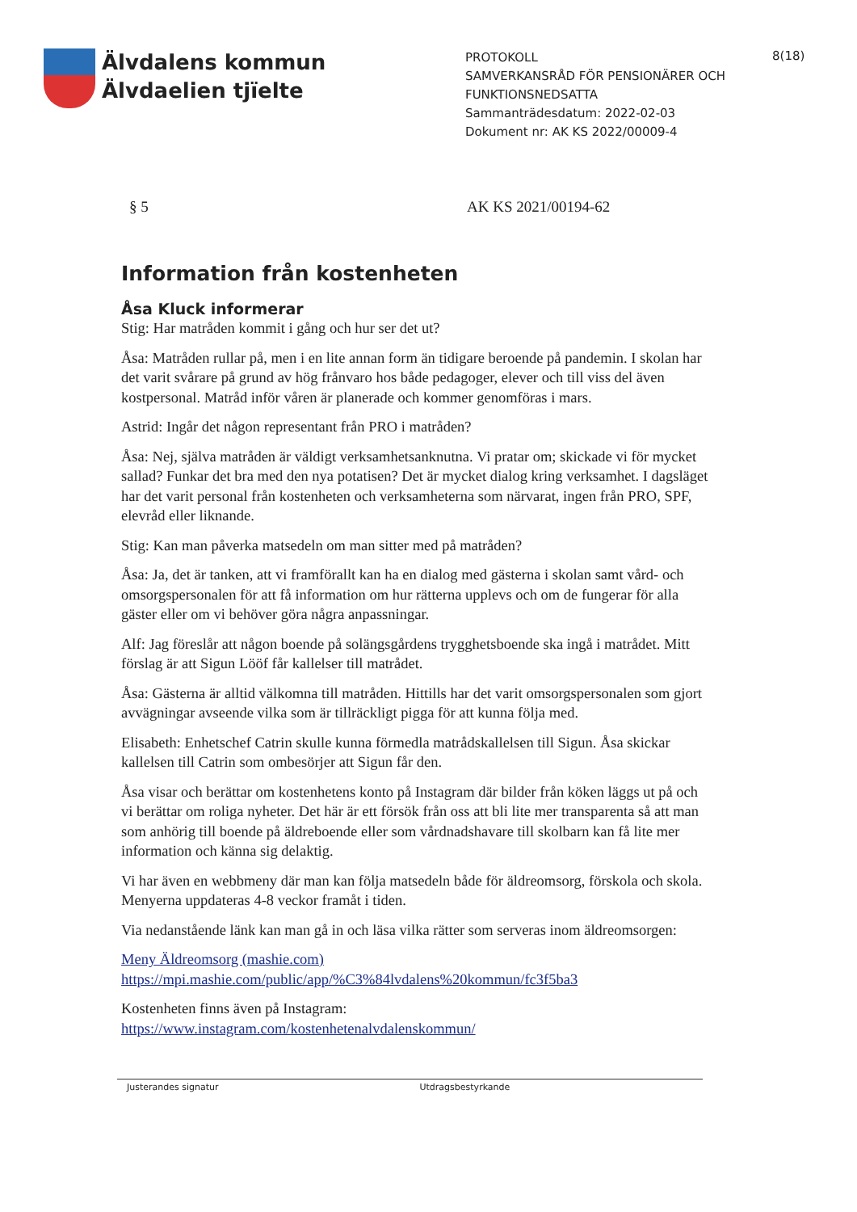Älvdalens kommun
Älvdaelien tjïelte
PROTOKOLL
SAMVERKANSRÅD FÖR PENSIONÄRER OCH FUNKTIONSNEDSATTA
Sammanträdesdatum: 2022-02-03
Dokument nr: AK KS 2022/00009-4
8(18)
§ 5 AK KS 2021/00194-62
Information från kostenheten
Åsa Kluck informerar
Stig: Har matråden kommit i gång och hur ser det ut?
Åsa: Matråden rullar på, men i en lite annan form än tidigare beroende på pandemin. I skolan har det varit svårare på grund av hög frånvaro hos både pedagoger, elever och till viss del även kostpersonal. Matråd inför våren är planerade och kommer genomföras i mars.
Astrid: Ingår det någon representant från PRO i matråden?
Åsa: Nej, själva matråden är väldigt verksamhetsanknutna. Vi pratar om; skickade vi för mycket sallad? Funkar det bra med den nya potatisen? Det är mycket dialog kring verksamhet. I dagsläget har det varit personal från kostenheten och verksamheterna som närvarat, ingen från PRO, SPF, elevråd eller liknande.
Stig: Kan man påverka matsedeln om man sitter med på matråden?
Åsa: Ja, det är tanken, att vi framförallt kan ha en dialog med gästerna i skolan samt vård- och omsorgspersonalen för att få information om hur rätterna upplevs och om de fungerar för alla gäster eller om vi behöver göra några anpassningar.
Alf: Jag föreslår att någon boende på solängsgårdens trygghetsboende ska ingå i matrådet. Mitt förslag är att Sigun Lööf får kallelser till matrådet.
Åsa: Gästerna är alltid välkomna till matråden. Hittills har det varit omsorgspersonalen som gjort avvägningar avseende vilka som är tillräckligt pigga för att kunna följa med.
Elisabeth: Enhetschef Catrin skulle kunna förmedla matrådskallelsen till Sigun. Åsa skickar kallelsen till Catrin som ombesörjer att Sigun får den.
Åsa visar och berättar om kostenhetens konto på Instagram där bilder från köken läggs ut på och vi berättar om roliga nyheter. Det här är ett försök från oss att bli lite mer transparenta så att man som anhörig till boende på äldreboende eller som vårdnadshavare till skolbarn kan få lite mer information och känna sig delaktig.
Vi har även en webbmeny där man kan följa matsedeln både för äldreomsorg, förskola och skola. Menyerna uppdateras 4-8 veckor framåt i tiden.
Via nedanstående länk kan man gå in och läsa vilka rätter som serveras inom äldreomsorgen:
Meny Äldreomsorg (mashie.com)
https://mpi.mashie.com/public/app/%C3%84lvdalens%20kommun/fc3f5ba3
Kostenheten finns även på Instagram:
https://www.instagram.com/kostenhetenalvdalenskommun/
Justerandes signatur Utdragsbestyrkande